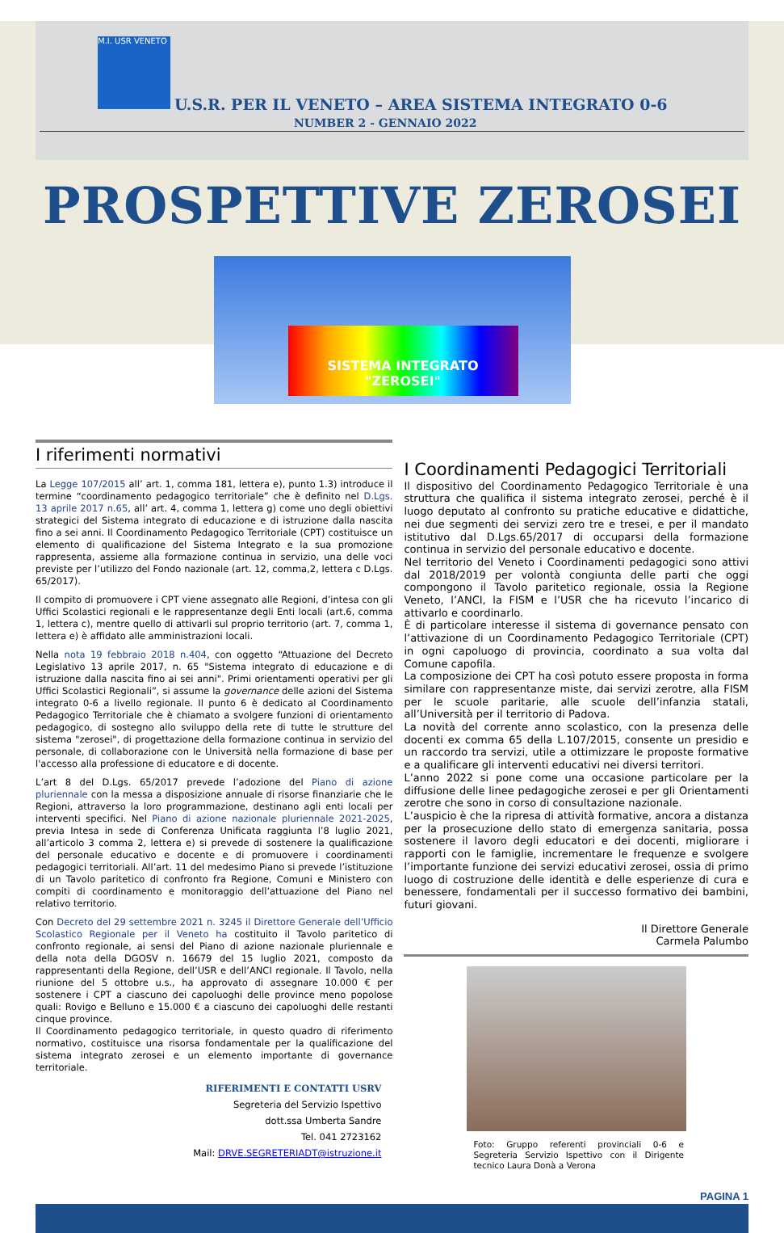M.I. USR VENETO
U.S.R. PER IL VENETO – AREA SISTEMA INTEGRATO 0-6
NUMBER 2 - GENNAIO 2022
PROSPETTIVE ZEROSEI
SISTEMA INTEGRATO
"ZEROSEI"
I riferimenti normativi
La Legge 107/2015 all’ art. 1, comma 181, lettera e), punto 1.3) introduce il termine “coordinamento pedagogico territoriale” che è definito nel D.Lgs. 13 aprile 2017 n.65, all’ art. 4, comma 1, lettera g) come uno degli obiettivi strategici del Sistema integrato di educazione e di istruzione dalla nascita fino a sei anni. Il Coordinamento Pedagogico Territoriale (CPT) costituisce un elemento di qualificazione del Sistema Integrato e la sua promozione rappresenta, assieme alla formazione continua in servizio, una delle voci previste per l’utilizzo del Fondo nazionale (art. 12, comma,2, lettera c D.Lgs. 65/2017).
Il compito di promuovere i CPT viene assegnato alle Regioni, d’intesa con gli Uffici Scolastici regionali e le rappresentanze degli Enti locali (art.6, comma 1, lettera c), mentre quello di attivarli sul proprio territorio (art. 7, comma 1, lettera e) è affidato alle amministrazioni locali.
Nella nota 19 febbraio 2018 n.404, con oggetto “Attuazione del Decreto Legislativo 13 aprile 2017, n. 65 "Sistema integrato di educazione e di istruzione dalla nascita fino ai sei anni". Primi orientamenti operativi per gli Uffici Scolastici Regionali”, si assume la governance delle azioni del Sistema integrato 0-6 a livello regionale. Il punto 6 è dedicato al Coordinamento Pedagogico Territoriale che è chiamato a svolgere funzioni di orientamento pedagogico, di sostegno allo sviluppo della rete di tutte le strutture del sistema "zerosei", di progettazione della formazione continua in servizio del personale, di collaborazione con le Università nella formazione di base per l'accesso alla professione di educatore e di docente.
L’art 8 del D.Lgs. 65/2017 prevede l’adozione del Piano di azione pluriennale con la messa a disposizione annuale di risorse finanziarie che le Regioni, attraverso la loro programmazione, destinano agli enti locali per interventi specifici. Nel Piano di azione nazionale pluriennale 2021-2025, previa Intesa in sede di Conferenza Unificata raggiunta l’8 luglio 2021, all’articolo 3 comma 2, lettera e) si prevede di sostenere la qualificazione del personale educativo e docente e di promuovere i coordinamenti pedagogici territoriali. All’art. 11 del medesimo Piano si prevede l’istituzione di un Tavolo paritetico di confronto fra Regione, Comuni e Ministero con compiti di coordinamento e monitoraggio dell’attuazione del Piano nel relativo territorio.
Con Decreto del 29 settembre 2021 n. 3245 il Direttore Generale dell’Ufficio Scolastico Regionale per il Veneto ha costituito il Tavolo paritetico di confronto regionale, ai sensi del Piano di azione nazionale pluriennale e della nota della DGOSV n. 16679 del 15 luglio 2021, composto da rappresentanti della Regione, dell’USR e dell’ANCI regionale. Il Tavolo, nella riunione del 5 ottobre u.s., ha approvato di assegnare 10.000 € per sostenere i CPT a ciascuno dei capoluoghi delle province meno popolose quali: Rovigo e Belluno e 15.000 € a ciascuno dei capoluoghi delle restanti cinque province.
Il Coordinamento pedagogico territoriale, in questo quadro di riferimento normativo, costituisce una risorsa fondamentale per la qualificazione del sistema integrato zerosei e un elemento importante di governance territoriale.
RIFERIMENTI E CONTATTI USRV
Segreteria del Servizio Ispettivo
dott.ssa Umberta Sandre
Tel. 041 2723162
Mail: DRVE.SEGRETERIADT@istruzione.it
I Coordinamenti Pedagogici Territoriali
Il dispositivo del Coordinamento Pedagogico Territoriale è una struttura che qualifica il sistema integrato zerosei, perché è il luogo deputato al confronto su pratiche educative e didattiche, nei due segmenti dei servizi zero tre e tresei, e per il mandato istitutivo dal D.Lgs.65/2017 di occuparsi della formazione continua in servizio del personale educativo e docente.
Nel territorio del Veneto i Coordinamenti pedagogici sono attivi dal 2018/2019 per volontà congiunta delle parti che oggi compongono il Tavolo paritetico regionale, ossia la Regione Veneto, l’ANCI, la FISM e l’USR che ha ricevuto l’incarico di attivarlo e coordinarlo.
È di particolare interesse il sistema di governance pensato con l’attivazione di un Coordinamento Pedagogico Territoriale (CPT) in ogni capoluogo di provincia, coordinato a sua volta dal Comune capofila.
La composizione dei CPT ha così potuto essere proposta in forma similare con rappresentanze miste, dai servizi zerotre, alla FISM per le scuole paritarie, alle scuole dell’infanzia statali, all’Università per il territorio di Padova.
La novità del corrente anno scolastico, con la presenza delle docenti ex comma 65 della L.107/2015, consente un presidio e un raccordo tra servizi, utile a ottimizzare le proposte formative e a qualificare gli interventi educativi nei diversi territori.
L’anno 2022 si pone come una occasione particolare per la diffusione delle linee pedagogiche zerosei e per gli Orientamenti zerotre che sono in corso di consultazione nazionale.
L’auspicio è che la ripresa di attività formative, ancora a distanza per la prosecuzione dello stato di emergenza sanitaria, possa sostenere il lavoro degli educatori e dei docenti, migliorare i rapporti con le famiglie, incrementare le frequenze e svolgere l’importante funzione dei servizi educativi zerosei, ossia di primo luogo di costruzione delle identità e delle esperienze di cura e benessere, fondamentali per il successo formativo dei bambini, futuri giovani.
Il Direttore Generale
Carmela Palumbo
Foto: Gruppo referenti provinciali 0-6 e Segreteria Servizio Ispettivo con il Dirigente tecnico Laura Donà a Verona
PAGINA 1